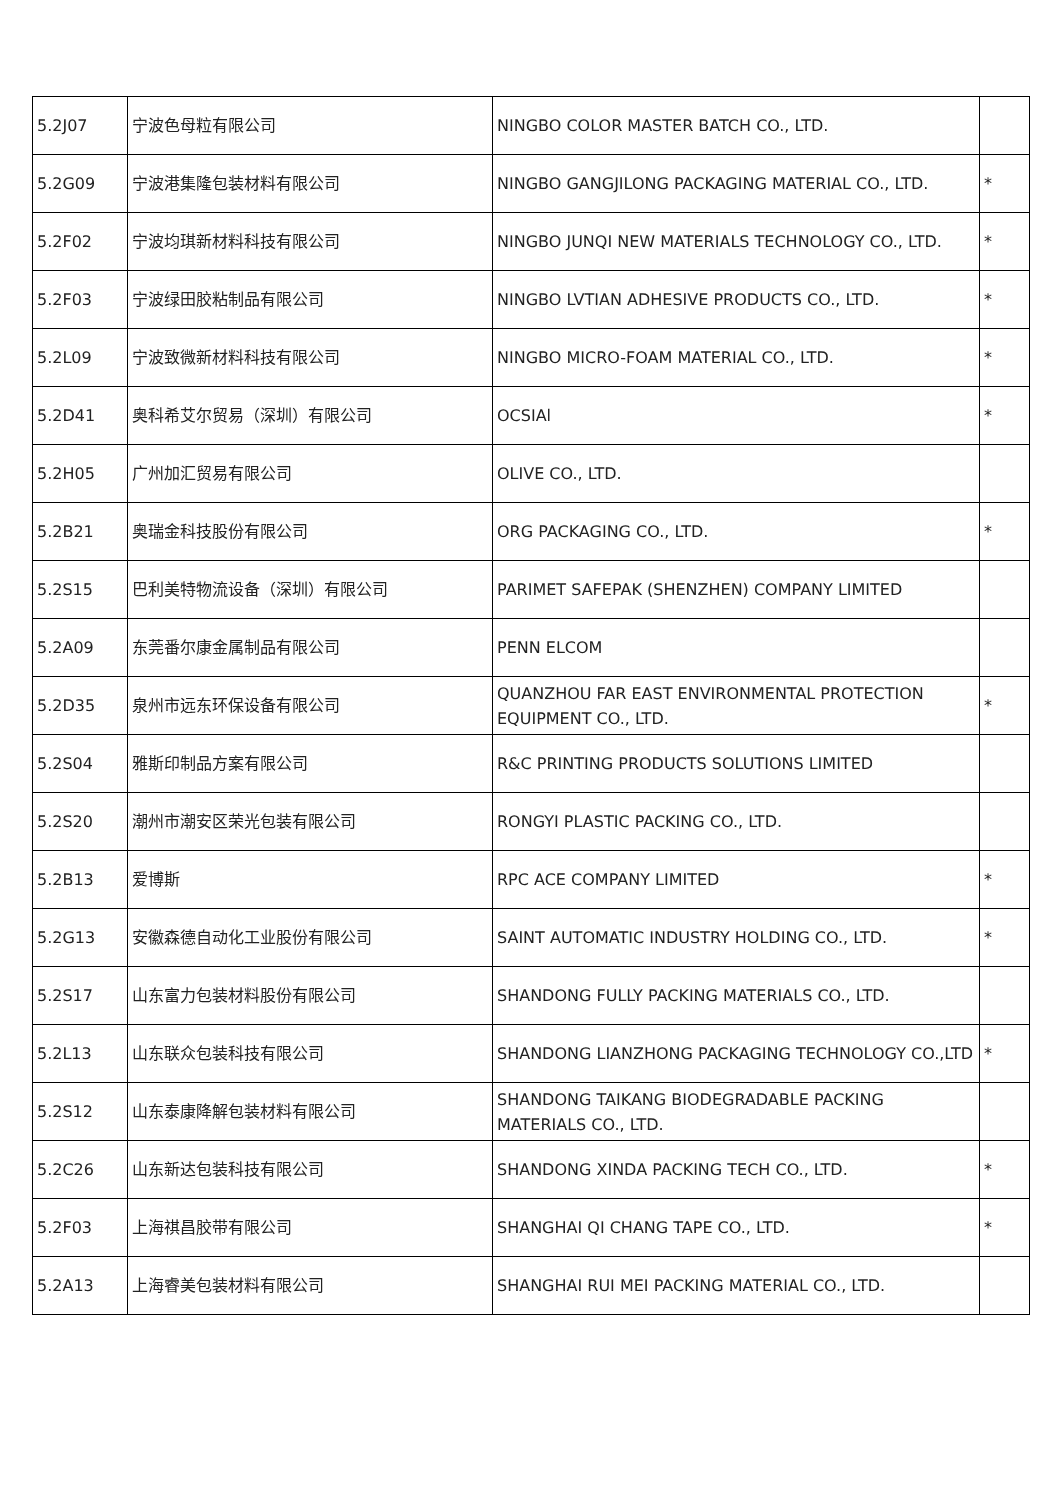| 5.2J07 | 宁波色母粒有限公司 | NINGBO COLOR MASTER BATCH CO., LTD. | |
| 5.2G09 | 宁波港集隆包装材料有限公司 | NINGBO GANGJILONG PACKAGING MATERIAL CO., LTD. | * |
| 5.2F02 | 宁波均琪新材料科技有限公司 | NINGBO JUNQI NEW MATERIALS TECHNOLOGY CO., LTD. | * |
| 5.2F03 | 宁波绿田胶粘制品有限公司 | NINGBO LVTIAN ADHESIVE PRODUCTS CO., LTD. | * |
| 5.2L09 | 宁波致微新材料科技有限公司 | NINGBO MICRO-FOAM MATERIAL CO., LTD. | * |
| 5.2D41 | 奥科希艾尔贸易（深圳）有限公司 | OCSIAl | * |
| 5.2H05 | 广州加汇贸易有限公司 | OLIVE CO., LTD. | |
| 5.2B21 | 奥瑞金科技股份有限公司 | ORG PACKAGING CO., LTD. | * |
| 5.2S15 | 巴利美特物流设备（深圳）有限公司 | PARIMET SAFEPAK (SHENZHEN) COMPANY LIMITED | |
| 5.2A09 | 东莞番尔康金属制品有限公司 | PENN ELCOM | |
| 5.2D35 | 泉州市远东环保设备有限公司 | QUANZHOU FAR EAST ENVIRONMENTAL PROTECTION EQUIPMENT CO., LTD. | * |
| 5.2S04 | 雅斯印制品方案有限公司 | R&C PRINTING PRODUCTS SOLUTIONS LIMITED | |
| 5.2S20 | 潮州市潮安区荣光包装有限公司 | RONGYI PLASTIC PACKING CO., LTD. | |
| 5.2B13 | 爱博斯 | RPC ACE COMPANY LIMITED | * |
| 5.2G13 | 安徽森德自动化工业股份有限公司 | SAINT AUTOMATIC INDUSTRY HOLDING CO., LTD. | * |
| 5.2S17 | 山东富力包装材料股份有限公司 | SHANDONG FULLY PACKING MATERIALS CO., LTD. | |
| 5.2L13 | 山东联众包装科技有限公司 | SHANDONG LIANZHONG PACKAGING TECHNOLOGY CO.,LTD | * |
| 5.2S12 | 山东泰康降解包装材料有限公司 | SHANDONG TAIKANG BIODEGRADABLE PACKING MATERIALS CO., LTD. | |
| 5.2C26 | 山东新达包装科技有限公司 | SHANDONG XINDA PACKING TECH CO., LTD. | * |
| 5.2F03 | 上海祺昌胶带有限公司 | SHANGHAI QI CHANG TAPE CO., LTD. | * |
| 5.2A13 | 上海睿美包装材料有限公司 | SHANGHAI RUI MEI PACKING MATERIAL CO., LTD. | |